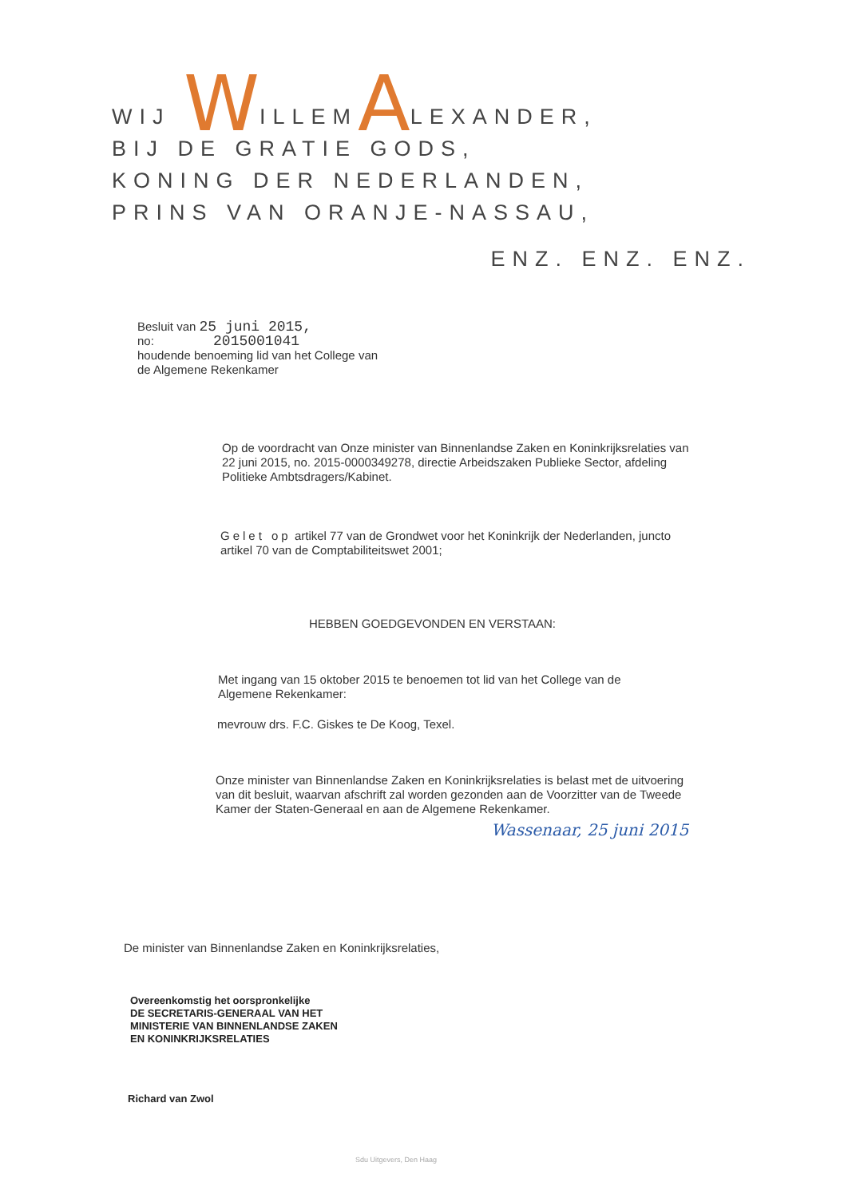WIJ WILLEMALEXANDER,
BIJ DE GRATIE GODS,
KONING DER NEDERLANDEN,
PRINS VAN ORANJE-NASSAU,
ENZ. ENZ. ENZ.
Besluit van 25 juni 2015,
no: 2015001041
houdende benoeming lid van het College van
de Algemene Rekenkamer
Op de voordracht van Onze minister van Binnenlandse Zaken en Koninkrijksrelaties van 22 juni 2015, no. 2015-0000349278, directie Arbeidszaken Publieke Sector, afdeling Politieke Ambtsdragers/Kabinet.
Gelet op artikel 77 van de Grondwet voor het Koninkrijk der Nederlanden, juncto artikel 70 van de Comptabiliteitswet 2001;
HEBBEN GOEDGEVONDEN EN VERSTAAN:
Met ingang van 15 oktober 2015 te benoemen tot lid van het College van de Algemene Rekenkamer:
mevrouw drs. F.C. Giskes te De Koog, Texel.
Onze minister van Binnenlandse Zaken en Koninkrijksrelaties is belast met de uitvoering van dit besluit, waarvan afschrift zal worden gezonden aan de Voorzitter van de Tweede Kamer der Staten-Generaal en aan de Algemene Rekenkamer.
Wassenaar, 25 juni 2015
De minister van Binnenlandse Zaken en Koninkrijksrelaties,
Overeenkomstig het oorspronkelijke
DE SECRETARIS-GENERAAL VAN HET
MINISTERIE VAN BINNENLANDSE ZAKEN
EN KONINKRIJKSRELATIES
Richard van Zwol
Sdu Uitgevers, Den Haag